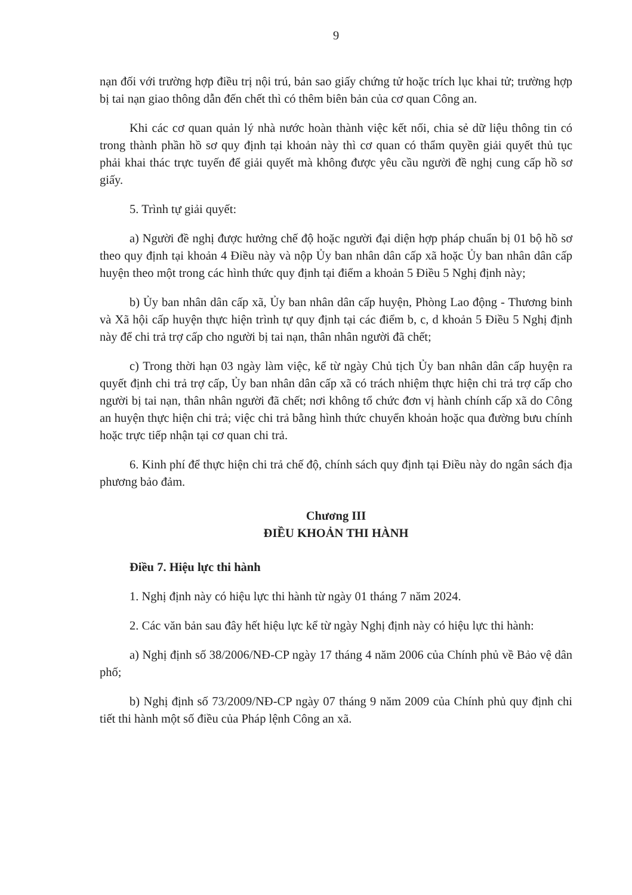9
nạn đối với trường hợp điều trị nội trú, bản sao giấy chứng tử hoặc trích lục khai tử; trường hợp bị tai nạn giao thông dẫn đến chết thì có thêm biên bản của cơ quan Công an.
Khi các cơ quan quản lý nhà nước hoàn thành việc kết nối, chia sẻ dữ liệu thông tin có trong thành phần hồ sơ quy định tại khoản này thì cơ quan có thẩm quyền giải quyết thủ tục phải khai thác trực tuyến để giải quyết mà không được yêu cầu người đề nghị cung cấp hồ sơ giấy.
5. Trình tự giải quyết:
a) Người đề nghị được hưởng chế độ hoặc người đại diện hợp pháp chuẩn bị 01 bộ hồ sơ theo quy định tại khoản 4 Điều này và nộp Ủy ban nhân dân cấp xã hoặc Ủy ban nhân dân cấp huyện theo một trong các hình thức quy định tại điểm a khoản 5 Điều 5 Nghị định này;
b) Ủy ban nhân dân cấp xã, Ủy ban nhân dân cấp huyện, Phòng Lao động - Thương binh và Xã hội cấp huyện thực hiện trình tự quy định tại các điểm b, c, d khoản 5 Điều 5 Nghị định này để chi trả trợ cấp cho người bị tai nạn, thân nhân người đã chết;
c) Trong thời hạn 03 ngày làm việc, kể từ ngày Chủ tịch Ủy ban nhân dân cấp huyện ra quyết định chi trả trợ cấp, Ủy ban nhân dân cấp xã có trách nhiệm thực hiện chi trả trợ cấp cho người bị tai nạn, thân nhân người đã chết; nơi không tổ chức đơn vị hành chính cấp xã do Công an huyện thực hiện chi trả; việc chi trả bằng hình thức chuyển khoản hoặc qua đường bưu chính hoặc trực tiếp nhận tại cơ quan chi trả.
6. Kinh phí để thực hiện chi trả chế độ, chính sách quy định tại Điều này do ngân sách địa phương bảo đảm.
Chương III
ĐIỀU KHOẢN THI HÀNH
Điều 7. Hiệu lực thi hành
1. Nghị định này có hiệu lực thi hành từ ngày 01 tháng 7 năm 2024.
2. Các văn bản sau đây hết hiệu lực kể từ ngày Nghị định này có hiệu lực thi hành:
a) Nghị định số 38/2006/NĐ-CP ngày 17 tháng 4 năm 2006 của Chính phủ về Bảo vệ dân phố;
b) Nghị định số 73/2009/NĐ-CP ngày 07 tháng 9 năm 2009 của Chính phủ quy định chi tiết thi hành một số điều của Pháp lệnh Công an xã.